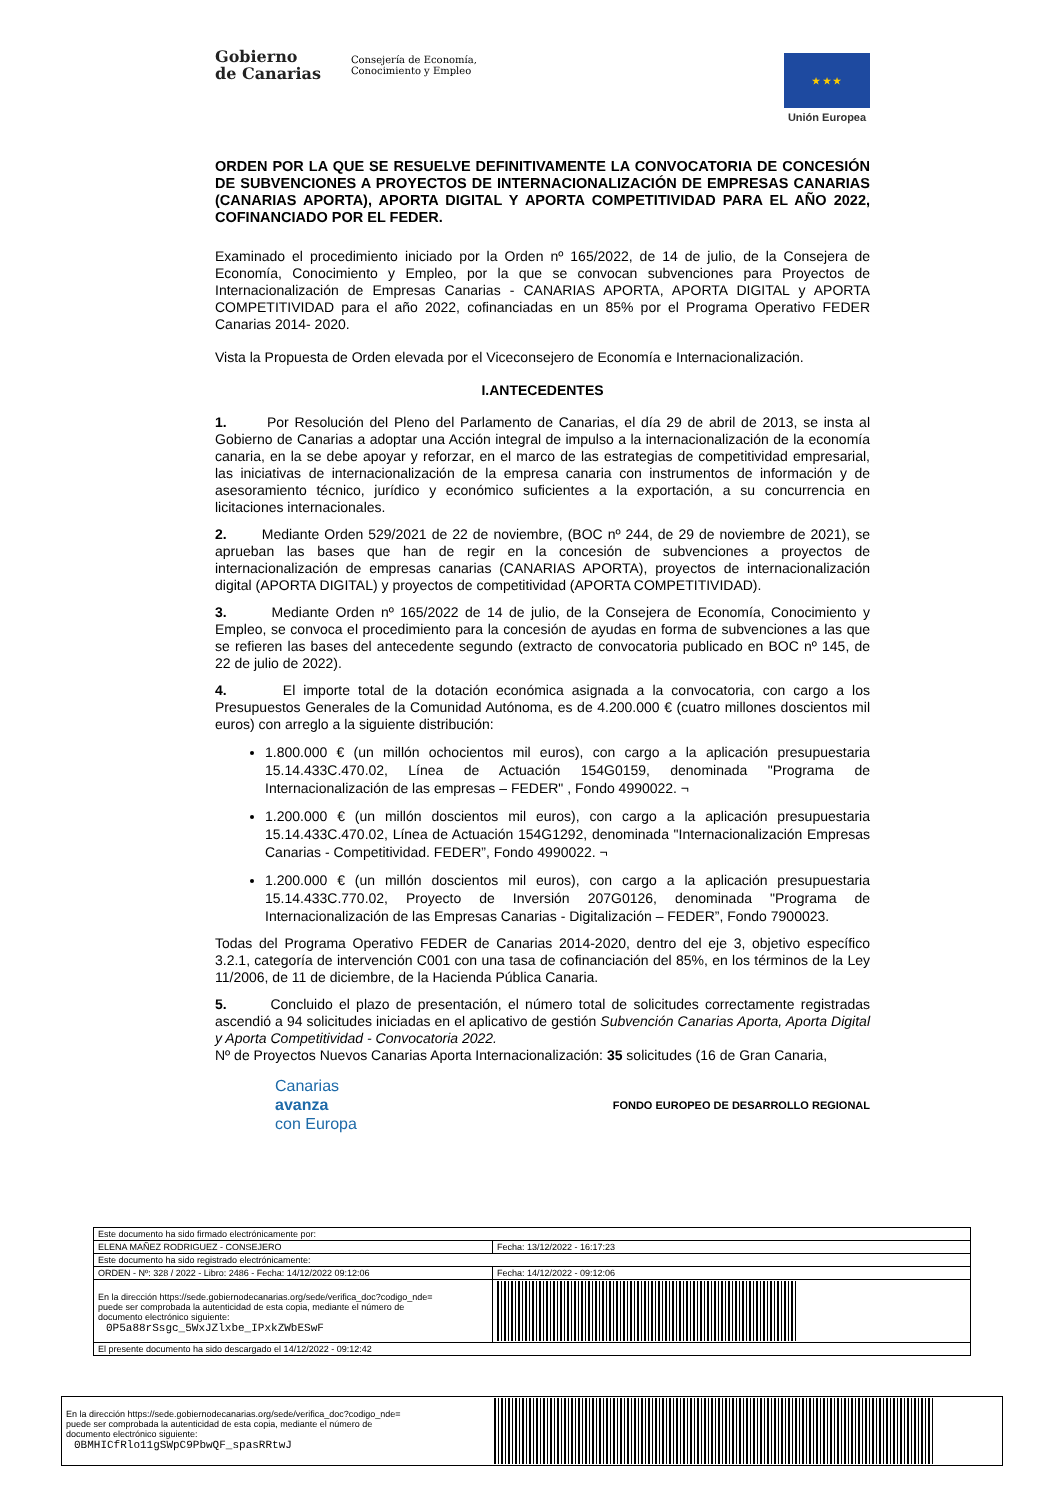Gobierno
de Canarias Consejería de Economía,
Conocimiento y Empleo
★ ★ ★
Unión Europea
ORDEN POR LA QUE SE RESUELVE DEFINITIVAMENTE LA CONVOCATORIA DE CONCESIÓN DE SUBVENCIONES A PROYECTOS DE INTERNACIONALIZACIÓN DE EMPRESAS CANARIAS (CANARIAS APORTA), APORTA DIGITAL Y APORTA COMPETITIVIDAD PARA EL AÑO 2022, COFINANCIADO POR EL FEDER.
Examinado el procedimiento iniciado por la Orden nº 165/2022, de 14 de julio, de la Consejera de Economía, Conocimiento y Empleo, por la que se convocan subvenciones para Proyectos de Internacionalización de Empresas Canarias - CANARIAS APORTA, APORTA DIGITAL y APORTA COMPETITIVIDAD para el año 2022, cofinanciadas en un 85% por el Programa Operativo FEDER Canarias 2014- 2020.
Vista la Propuesta de Orden elevada por el Viceconsejero de Economía e Internacionalización.
I.ANTECEDENTES
1. Por Resolución del Pleno del Parlamento de Canarias, el día 29 de abril de 2013, se insta al Gobierno de Canarias a adoptar una Acción integral de impulso a la internacionalización de la economía canaria, en la se debe apoyar y reforzar, en el marco de las estrategias de competitividad empresarial, las iniciativas de internacionalización de la empresa canaria con instrumentos de información y de asesoramiento técnico, jurídico y económico suficientes a la exportación, a su concurrencia en licitaciones internacionales.
2. Mediante Orden 529/2021 de 22 de noviembre, (BOC nº 244, de 29 de noviembre de 2021), se aprueban las bases que han de regir en la concesión de subvenciones a proyectos de internacionalización de empresas canarias (CANARIAS APORTA), proyectos de internacionalización digital (APORTA DIGITAL) y proyectos de competitividad (APORTA COMPETITIVIDAD).
3. Mediante Orden nº 165/2022 de 14 de julio, de la Consejera de Economía, Conocimiento y Empleo, se convoca el procedimiento para la concesión de ayudas en forma de subvenciones a las que se refieren las bases del antecedente segundo (extracto de convocatoria publicado en BOC nº 145, de 22 de julio de 2022).
4. El importe total de la dotación económica asignada a la convocatoria, con cargo a los Presupuestos Generales de la Comunidad Autónoma, es de 4.200.000 € (cuatro millones doscientos mil euros) con arreglo a la siguiente distribución:
1.800.000 € (un millón ochocientos mil euros), con cargo a la aplicación presupuestaria 15.14.433C.470.02, Línea de Actuación 154G0159, denominada "Programa de Internacionalización de las empresas – FEDER" , Fondo 4990022. ¬
1.200.000 € (un millón doscientos mil euros), con cargo a la aplicación presupuestaria 15.14.433C.470.02, Línea de Actuación 154G1292, denominada "Internacionalización Empresas Canarias - Competitividad. FEDER”, Fondo 4990022. ¬
1.200.000 € (un millón doscientos mil euros), con cargo a la aplicación presupuestaria 15.14.433C.770.02, Proyecto de Inversión 207G0126, denominada "Programa de Internacionalización de las Empresas Canarias - Digitalización – FEDER”, Fondo 7900023.
Todas del Programa Operativo FEDER de Canarias 2014-2020, dentro del eje 3, objetivo específico 3.2.1, categoría de intervención C001 con una tasa de cofinanciación del 85%, en los términos de la Ley 11/2006, de 11 de diciembre, de la Hacienda Pública Canaria.
5. Concluido el plazo de presentación, el número total de solicitudes correctamente registradas ascendió a 94 solicitudes iniciadas en el aplicativo de gestión Subvención Canarias Aporta, Aporta Digital y Aporta Competitividad - Convocatoria 2022.
Nº de Proyectos Nuevos Canarias Aporta Internacionalización: 35 solicitudes (16 de Gran Canaria,
Canarias
avanza
con Europa
FONDO EUROPEO DE DESARROLLO REGIONAL
| Este documento ha sido firmado electrónicamente por: | | |
| ELENA MAÑEZ RODRIGUEZ - CONSEJERO | | Fecha: 13/12/2022 - 16:17:23 |
| Este documento ha sido registrado electrónicamente: | | |
| ORDEN - Nº: 328 / 2022 - Libro: 2486 - Fecha: 14/12/2022 09:12:06 | | Fecha: 14/12/2022 - 09:12:06 |
| En la dirección https://sede.gobiernodecanarias.org/sede/verifica_doc?codigo_nde= puede ser comprobada la autenticidad de esta copia, mediante el número de documento electrónico siguiente: 0P5a88rSsgc_5WxJZlxbe_IPxkZWbESwF | | |
| El presente documento ha sido descargado el 14/12/2022 - 09:12:42 | | |
| En la dirección https://sede.gobiernodecanarias.org/sede/verifica_doc?codigo_nde= puede ser comprobada la autenticidad de esta copia, mediante el número de documento electrónico siguiente: 0BMHICfRlo11gSWpC9PbwQF_spasRRtwJ | |